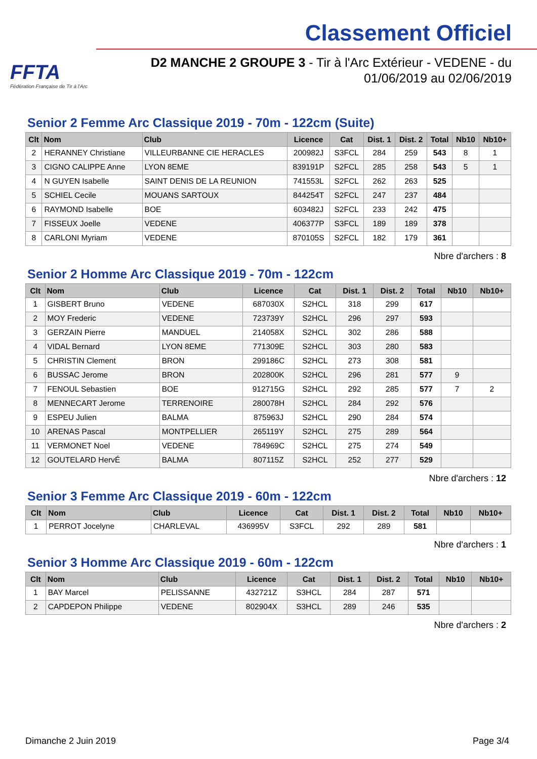FFTA
Fédération Française de Tir à l'Arc
Classement Officiel
D2 MANCHE 2 GROUPE 3 - Tir à l'Arc Extérieur - VEDENE - du 01/06/2019 au 02/06/2019
Senior 2 Femme Arc Classique 2019 - 70m - 122cm (Suite)
| Clt | Nom | Club | Licence | Cat | Dist. 1 | Dist. 2 | Total | Nb10 | Nb10+ |
| --- | --- | --- | --- | --- | --- | --- | --- | --- | --- |
| 2 | HERANNEY Christiane | VILLEURBANNE CIE HERACLES | 200982J | S3FCL | 284 | 259 | 543 | 8 | 1 |
| 3 | CIGNO CALIPPE Anne | LYON 8EME | 839191P | S2FCL | 285 | 258 | 543 | 5 | 1 |
| 4 | N GUYEN Isabelle | SAINT DENIS DE LA REUNION | 741553L | S2FCL | 262 | 263 | 525 | | |
| 5 | SCHIEL Cecile | MOUANS SARTOUX | 844254T | S2FCL | 247 | 237 | 484 | | |
| 6 | RAYMOND Isabelle | BOE | 603482J | S2FCL | 233 | 242 | 475 | | |
| 7 | FISSEUX Joelle | VEDENE | 406377P | S3FCL | 189 | 189 | 378 | | |
| 8 | CARLONI Myriam | VEDENE | 870105S | S2FCL | 182 | 179 | 361 | | |
Nbre d'archers : 8
Senior 2 Homme Arc Classique 2019 - 70m - 122cm
| Clt | Nom | Club | Licence | Cat | Dist. 1 | Dist. 2 | Total | Nb10 | Nb10+ |
| --- | --- | --- | --- | --- | --- | --- | --- | --- | --- |
| 1 | GISBERT Bruno | VEDENE | 687030X | S2HCL | 318 | 299 | 617 | | |
| 2 | MOY Frederic | VEDENE | 723739Y | S2HCL | 296 | 297 | 593 | | |
| 3 | GERZAIN Pierre | MANDUEL | 214058X | S2HCL | 302 | 286 | 588 | | |
| 4 | VIDAL Bernard | LYON 8EME | 771309E | S2HCL | 303 | 280 | 583 | | |
| 5 | CHRISTIN Clement | BRON | 299186C | S2HCL | 273 | 308 | 581 | | |
| 6 | BUSSAC Jerome | BRON | 202800K | S2HCL | 296 | 281 | 577 | 9 | |
| 7 | FENOUL Sebastien | BOE | 912715G | S2HCL | 292 | 285 | 577 | 7 | 2 |
| 8 | MENNECART Jerome | TERRENOIRE | 280078H | S2HCL | 284 | 292 | 576 | | |
| 9 | ESPEU Julien | BALMA | 875963J | S2HCL | 290 | 284 | 574 | | |
| 10 | ARENAS Pascal | MONTPELLIER | 265119Y | S2HCL | 275 | 289 | 564 | | |
| 11 | VERMONET Noel | VEDENE | 784969C | S2HCL | 275 | 274 | 549 | | |
| 12 | GOUTELARD HervÉ | BALMA | 807115Z | S2HCL | 252 | 277 | 529 | | |
Nbre d'archers : 12
Senior 3 Femme Arc Classique 2019 - 60m - 122cm
| Clt | Nom | Club | Licence | Cat | Dist. 1 | Dist. 2 | Total | Nb10 | Nb10+ |
| --- | --- | --- | --- | --- | --- | --- | --- | --- | --- |
| 1 | PERROT Jocelyne | CHARLEVAL | 436995V | S3FCL | 292 | 289 | 581 | | |
Nbre d'archers : 1
Senior 3 Homme Arc Classique 2019 - 60m - 122cm
| Clt | Nom | Club | Licence | Cat | Dist. 1 | Dist. 2 | Total | Nb10 | Nb10+ |
| --- | --- | --- | --- | --- | --- | --- | --- | --- | --- |
| 1 | BAY Marcel | PELISSANNE | 432721Z | S3HCL | 284 | 287 | 571 | | |
| 2 | CAPDEPON Philippe | VEDENE | 802904X | S3HCL | 289 | 246 | 535 | | |
Nbre d'archers : 2
Dimanche 2 Juin 2019 Page 3/4